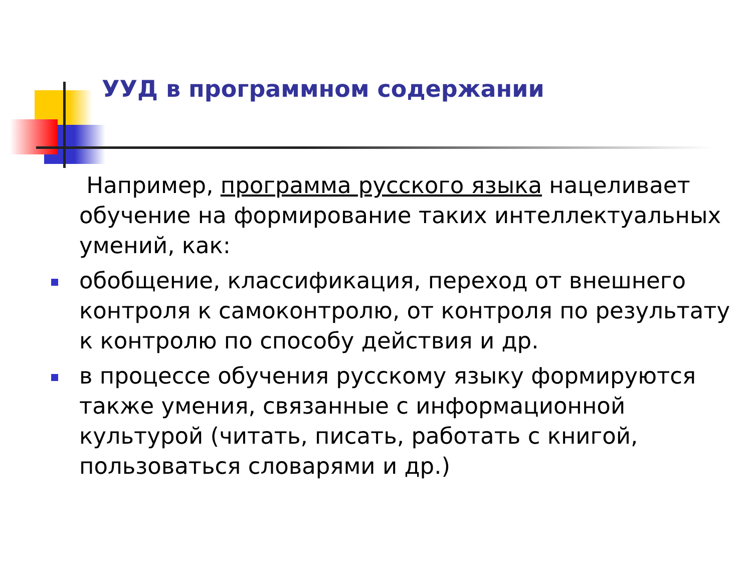УУД в программном содержании
Например, программа русского языка нацеливает обучение на формирование таких интеллектуальных умений, как:
обобщение, классификация, переход от внешнего контроля к самоконтролю, от контроля по результату к контролю по способу действия и др.
в процессе обучения русскому языку формируются также умения, связанные с информационной культурой (читать, писать, работать с книгой, пользоваться словарями и др.)